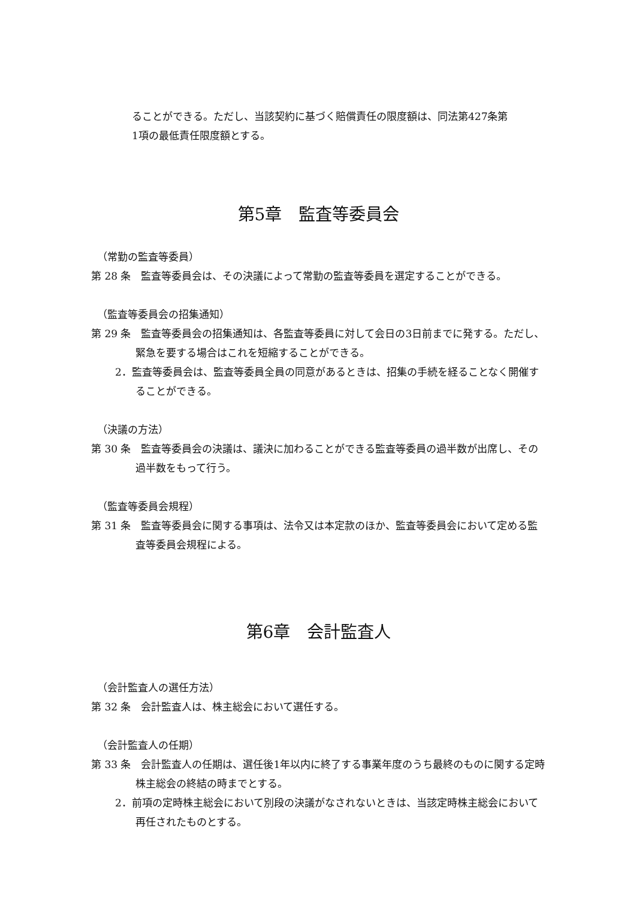ることができる。ただし、当該契約に基づく賠償責任の限度額は、同法第427条第
1項の最低責任限度額とする。
第5章　監査等委員会
（常勤の監査等委員）
第 28 条　監査等委員会は、その決議によって常勤の監査等委員を選定することができる。
（監査等委員会の招集通知）
第 29 条　監査等委員会の招集通知は、各監査等委員に対して会日の3日前までに発する。ただし、緊急を要する場合はこれを短縮することができる。
2．監査等委員会は、監査等委員全員の同意があるときは、招集の手続を経ることなく開催することができる。
（決議の方法）
第 30 条　監査等委員会の決議は、議決に加わることができる監査等委員の過半数が出席し、その過半数をもって行う。
（監査等委員会規程）
第 31 条　監査等委員会に関する事項は、法令又は本定款のほか、監査等委員会において定める監査等委員会規程による。
第6章　会計監査人
（会計監査人の選任方法）
第 32 条　会計監査人は、株主総会において選任する。
（会計監査人の任期）
第 33 条　会計監査人の任期は、選任後1年以内に終了する事業年度のうち最終のものに関する定時株主総会の終結の時までとする。
2．前項の定時株主総会において別段の決議がなされないときは、当該定時株主総会において再任されたものとする。